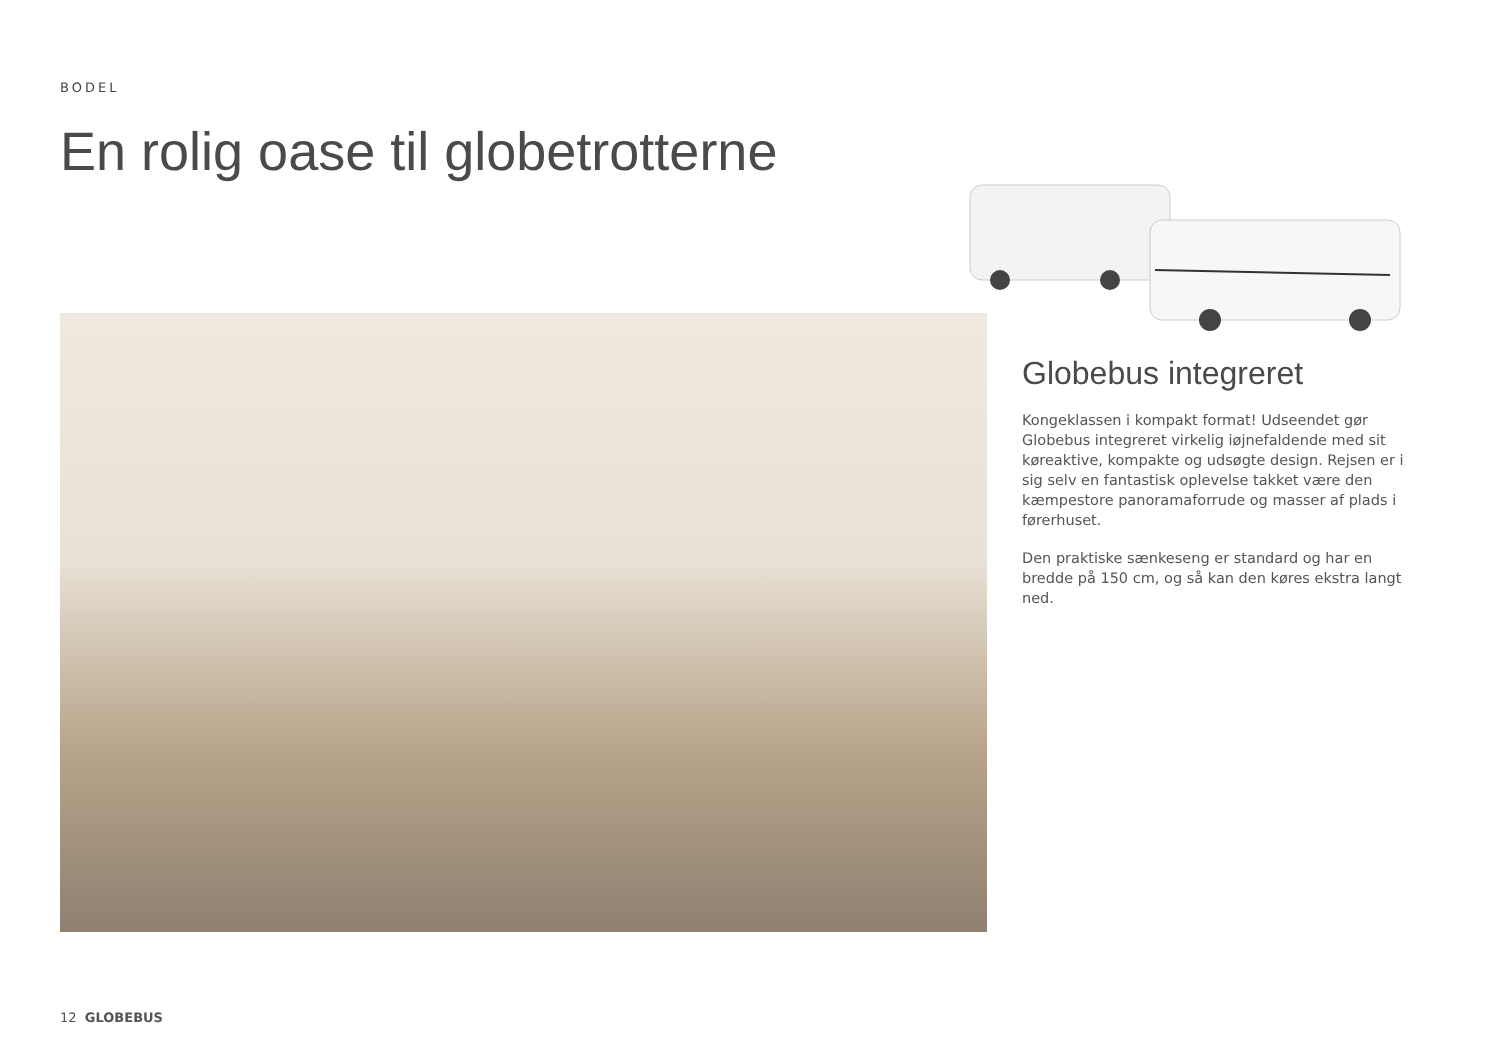BODEL
En rolig oase til globetrotterne
Globebus integreret
Kongeklassen i kompakt format! Udseendet gør Globebus integreret virkelig iøjnefaldende med sit køreaktive, kompakte og udsøgte design. Rejsen er i sig selv en fantastisk oplevelse takket være den kæmpestore panoramaforrude og masser af plads i førerhuset.
Den praktiske sænkeseng er standard og har en bredde på 150 cm, og så kan den køres ekstra langt ned.
12 GLOBEBUS